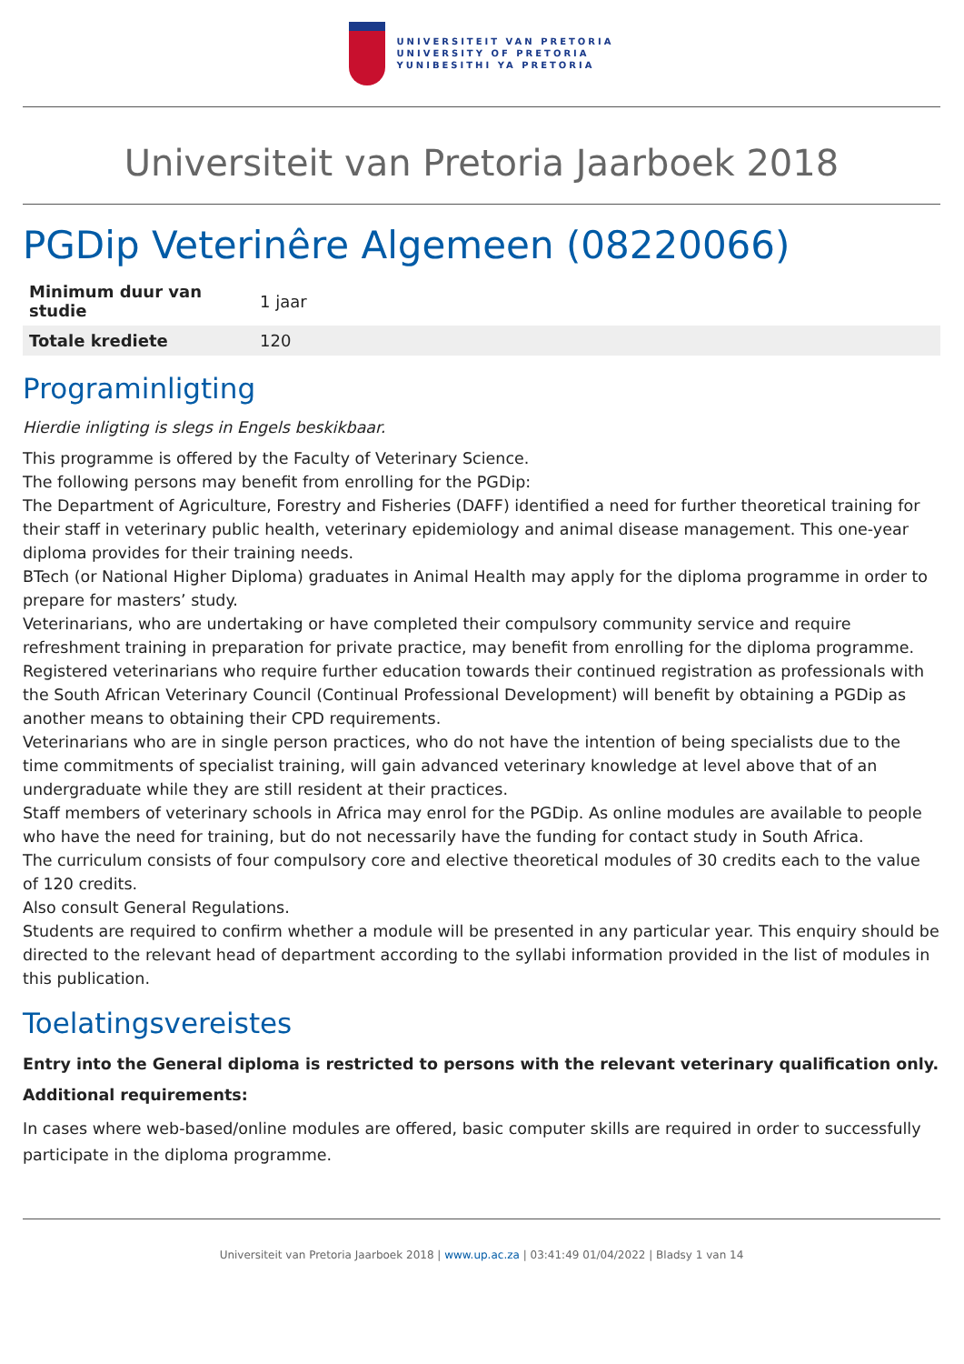UNIVERSITEIT VAN PRETORIA
UNIVERSITY OF PRETORIA
YUNIBESITHI YA PRETORIA
Universiteit van Pretoria Jaarboek 2018
PGDip Veterinêre Algemeen (08220066)
| Minimum duur van studie | 1 jaar |
| Totale krediete | 120 |
Programinligting
Hierdie inligting is slegs in Engels beskikbaar.
This programme is offered by the Faculty of Veterinary Science.
The following persons may benefit from enrolling for the PGDip:
The Department of Agriculture, Forestry and Fisheries (DAFF) identified a need for further theoretical training for their staff in veterinary public health, veterinary epidemiology and animal disease management. This one-year diploma provides for their training needs.
BTech (or National Higher Diploma) graduates in Animal Health may apply for the diploma programme in order to prepare for masters’ study.
Veterinarians, who are undertaking or have completed their compulsory community service and require refreshment training in preparation for private practice, may benefit from enrolling for the diploma programme.
Registered veterinarians who require further education towards their continued registration as professionals with the South African Veterinary Council (Continual Professional Development) will benefit by obtaining a PGDip as another means to obtaining their CPD requirements.
Veterinarians who are in single person practices, who do not have the intention of being specialists due to the time commitments of specialist training, will gain advanced veterinary knowledge at level above that of an undergraduate while they are still resident at their practices.
Staff members of veterinary schools in Africa may enrol for the PGDip. As online modules are available to people who have the need for training, but do not necessarily have the funding for contact study in South Africa.
The curriculum consists of four compulsory core and elective theoretical modules of 30 credits each to the value of 120 credits.
Also consult General Regulations.
Students are required to confirm whether a module will be presented in any particular year. This enquiry should be directed to the relevant head of department according to the syllabi information provided in the list of modules in this publication.
Toelatingsvereistes
Entry into the General diploma is restricted to persons with the relevant veterinary qualification only.
Additional requirements:
In cases where web-based/online modules are offered, basic computer skills are required in order to successfully participate in the diploma programme.
Universiteit van Pretoria Jaarboek 2018 | www.up.ac.za | 03:41:49 01/04/2022 | Bladsy 1 van 14